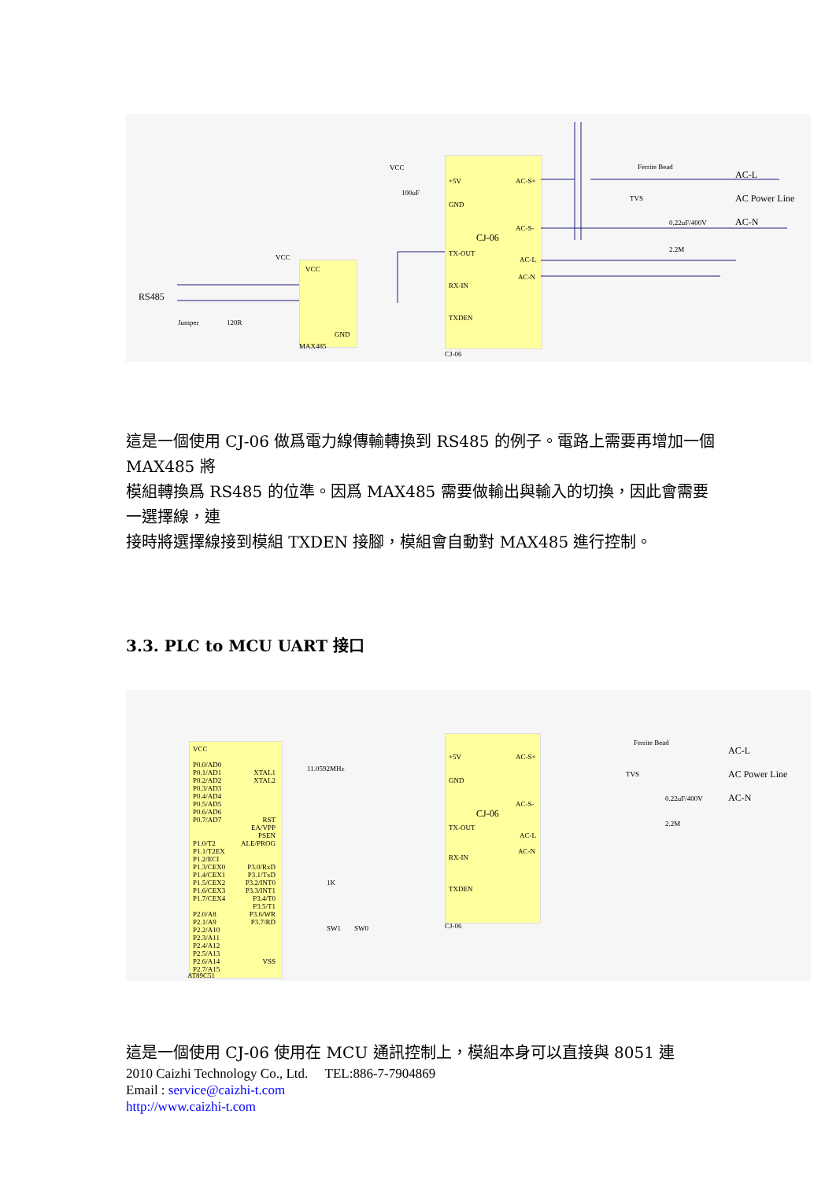+5V
GND
CJ-06
TX-OUT
RX-IN
TXDEN
AC-S+
AC-S-
AC-L
AC-N
Ferrite Bead
TVS
0.22uF/400V
2.2M
AC-L
AC Power Line
AC-N
VCC
GND
MAX485
CJ-06
VCC
100uF
VCC
RS485
Jumper 120R
這是一個使用 CJ-06 做爲電力線傳輸轉換到 RS485 的例子。電路上需要再增加一個 MAX485 將
模組轉換爲 RS485 的位準。因爲 MAX485 需要做輸出與輸入的切換，因此會需要一選擇線，連
接時將選擇線接到模組 TXDEN 接腳，模組會自動對 MAX485 進行控制。
3.3. PLC to MCU UART 接口
VCC
P0.0/AD0
P0.1/AD1
P0.2/AD2
P0.3/AD3
P0.4/AD4
P0.5/AD5
P0.6/AD6
P0.7/AD7
P1.0/T2
P1.1/T2EX
P1.2/ECI
P1.3/CEX0
P1.4/CEX1
P1.5/CEX2
P1.6/CEX3
P1.7/CEX4
P2.0/A8
P2.1/A9
P2.2/A10
P2.3/A11
P2.4/A12
P2.5/A13
P2.6/A14
P2.7/A15
XTAL1
XTAL2
RST
EA/VPP
PSEN
ALE/PROG
P3.0/RxD
P3.1/TxD
P3.2/INT0
P3.3/INT1
P3.4/T0
P3.5/T1
P3.6/WR
P3.7/RD
VSS
AT89C51
11.0592MHz
+5V
GND
CJ-06
TX-OUT
RX-IN
TXDEN
CJ-06
AC-S+
AC-S-
AC-L
AC-N
Ferrite Bead
TVS
0.22uF/400V
2.2M
AC-L
AC Power Line
AC-N
1K
SW1 SW0
這是一個使用 CJ-06 使用在 MCU 通訊控制上，模組本身可以直接與 8051 連
2010 Caizhi Technology Co., Ltd. TEL:886-7-7904869
Email : service@caizhi-t.com
http://www.caizhi-t.com